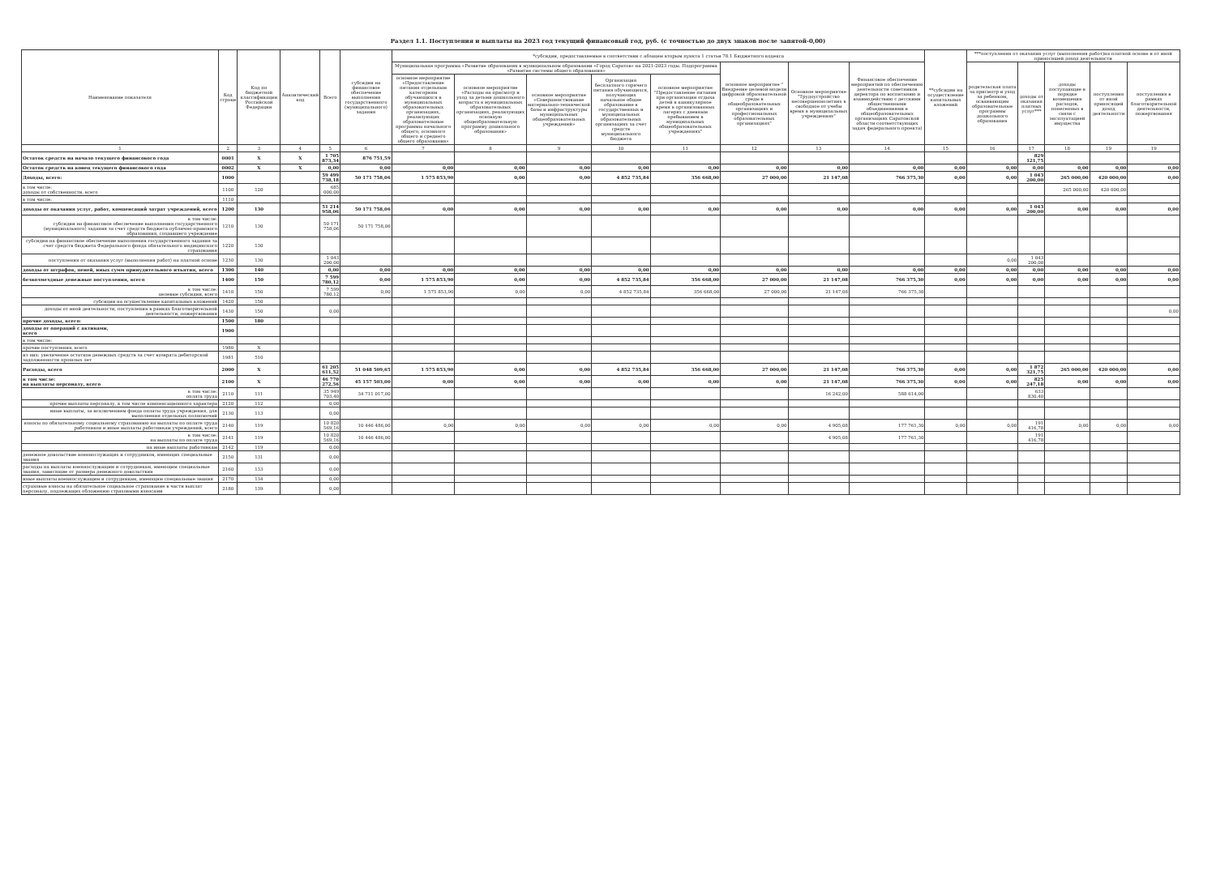Раздел 1.1. Поступления и выплаты на 2023 год текущий финансовый год, руб. (с точностью до двух знаков после запятой-0,00)
| Наименование показателя | Код строки | Код по бюджетной классификации Российской Федерации | Аналитический код | Всего | субсидии на финансовое обеспечение выполнения государственного (муниципального) задания | *субсидии, предоставляемые в соответствии с абзацем вторым пункта 1 статьи 78.1 Бюджетного кодекса | | | | | | | | **субсидии на осуществление капитальных вложений | ***поступления от оказания услуг (выполнения работ)на платной основе и от иной приносящей доход деятельности | | | | |
| --- | --- | --- | --- | --- | --- | --- | --- | --- | --- | --- | --- | --- | --- | --- | --- | --- | --- | --- | --- |
| | | | | | | Муниципальная программа «Развитие образования в муниципальном образовании «Город Саратов» на 2021-2023 годы. Подпрограмма «Развитие системы общего образования» | | | | | основное мероприятие " Внедрение целевой модели цифровой образовательной среды в общеобразовательных организациях и профессиональных образовательных организациях" | Основное мероприятие "Трудоустройство несовершеннолетних в свободное от учебы время в муниципальных учреждениях" | Финансовое обеспечение мероприятий по обеспечению деятельности советников директора по воспитанию и взаимодействию с детскими общественными объединениями в общеобразовательных организациях Саратовской области соответствующих задач федерального проекта) | | родительская плата за присмотр и уход за ребенком, осваивающим образовательные программы дошкольного образования | доходы от оказания платных услуг*** | доходы поступающие в порядке возмещения расходов, понесенных в связи с эксплуатацией имущества | поступления от иной приносящей доход деятельности | поступления в рамках благотворительной деятельности, пожертвования |
| | | | | | | основное мероприятие «Предоставление питания отдельным категориям обучающихся в муниципальных образовательных организациях, реализующих образовательные программы начального общего, основного общего и среднего общего образования» | основное мероприятие «Расходы на присмотр и уход за детьми дошкольного возраста в муниципальных образовательных организациях, реализующих основную общеобразовательную программу дошкольного образования» | основное мероприятие «Совершенствование материально-технической базы и инфраструктуры муниципальных общеобразовательных учреждений» | Организация бесплатного горячего питания обучающихся, получающих начальное общее образование в государственных и муниципальных образовательных организациях за счет средств муниципального бюджета | основное мероприятие "Предоставление питания при организации отдыха детей в каникулярное время в организованных лагерях с дневным пребыванием в муниципальных общеобразовательных учреждениях" | | | | | | | | | |
| 1 | 2 | 3 | 4 | 5 | 6 | 7 | 8 | 9 | 10 | 11 | 12 | 13 | 14 | 15 | 16 | 17 | 18 | 19 | 19 |
| Остаток средств на начало текущего финансового года | 0001 | X | X | 1 705 873,34 | 876 751,59 | | | | | | | | | | | 829 121,75 | | | |
| Остаток средств на конец текущего финансового года | 0002 | X | X | 0,00 | 0,00 | 0,00 | 0,00 | 0,00 | 0,00 | 0,00 | 0,00 | 0,00 | 0,00 | 0,00 | 0,00 | 0,00 | 0,00 | 0,00 | 0,00 |
| Доходы, всего: | 1000 | | | 59 499 738,18 | 50 171 758,06 | 1 575 853,90 | 0,00 | 0,00 | 4 852 735,84 | 356 668,00 | 27 000,00 | 21 147,08 | 766 375,30 | 0,00 | 0,00 | 1 043 200,00 | 265 000,00 | 420 000,00 | 0,00 |
| в том числе: доходы от собственности, всего | 1100 | 120 | | 685 000,00 | | | | | | | | | | | | | 265 000,00 | 420 000,00 | |
| в том числе: | 1110 | | | | | | | | | | | | | | | | | | |
| доходы от оказания услуг, работ, компенсаций затрат учреждений, всего | 1200 | 130 | | 51 214 958,06 | 50 171 758,06 | 0,00 | 0,00 | 0,00 | 0,00 | 0,00 | 0,00 | 0,00 | 0,00 | 0,00 | 0,00 | 1 043 200,00 | 0,00 | 0,00 | 0,00 |
| в том числе: субсидии на финансовое обеспечение выполнения государственного (муниципального) задания за счет средств бюджета публично-правового образования, создавшего учреждение | 1210 | 130 | | 50 171 758,06 | 50 171 758,06 | | | | | | | | | | | | | | |
| субсидии на финансовое обеспечение выполнения государственного задания за счет средств бюджета Федерального фонда обязательного медицинского страхования | 1220 | 130 | | | | | | | | | | | | | | | | | |
| поступления от оказания услуг (выполнения работ) на платной основе | 1230 | 130 | | 1 043 200,00 | | | | | | | | | | | 0,00 | 1 043 200,00 | | | |
| доходы от штрафов, пеней, иных сумм принудительного изъятия, всего | 1300 | 140 | | 0,00 | 0,00 | 0,00 | 0,00 | 0,00 | 0,00 | 0,00 | 0,00 | 0,00 | 0,00 | 0,00 | 0,00 | 0,00 | 0,00 | 0,00 | 0,00 |
| безвозмездные денежные поступления, всего | 1400 | 150 | | 7 599 780,12 | 0,00 | 1 575 853,90 | 0,00 | 0,00 | 4 852 735,84 | 356 668,00 | 27 000,00 | 21 147,08 | 766 375,30 | 0,00 | 0,00 | 0,00 | 0,00 | 0,00 | 0,00 |
| в том числе: целевые субсидии, всего | 1410 | 150 | | 7 599 780,12 | 0,00 | 1 575 853,90 | 0,00 | 0,00 | 4 852 735,84 | 356 668,00 | 27 000,00 | 21 147,08 | 766 375,30 | | | | | | |
| субсидии на осуществление капитальных вложений | 1420 | 150 | | | | | | | | | | | | | | | | | |
| доходы от иной деятельности, поступления в рамках благотворительной деятельности, пожертвования | 1430 | 150 | | 0,00 | | | | | | | | | | | | | | | 0,00 |
| прочие доходы, всего: | 1500 | 180 | | | | | | | | | | | | | | | | | |
| доходы от операций с активами, всего | 1900 | | | | | | | | | | | | | | | | | | |
| в том числе: | | | | | | | | | | | | | | | | | | | |
| прочие поступления, всего | 1980 | X | | | | | | | | | | | | | | | | | |
| из них: увеличение остатков денежных средств за счет возврата дебиторской задолженности прошлых лет | 1981 | 510 | | | | | | | | | | | | | | | | | |
| Расходы, всего | 2000 | X | | 61 205 611,52 | 51 048 509,65 | 1 575 853,90 | 0,00 | 0,00 | 4 852 735,84 | 356 668,00 | 27 000,00 | 21 147,08 | 766 375,30 | 0,00 | 0,00 | 1 872 321,75 | 265 000,00 | 420 000,00 | 0,00 |
| в том числе: на выплаты персоналу, всего | 2100 | X | | 46 770 272,56 | 45 157 503,00 | 0,00 | 0,00 | 0,00 | 0,00 | 0,00 | 0,00 | 21 147,08 | 766 375,30 | 0,00 | 0,00 | 825 247,18 | 0,00 | 0,00 | 0,00 |
| в том числе: оплата труда | 2110 | 111 | | 35 949 703,40 | 34 711 017,00 | | | | | | | 16 242,00 | 588 614,00 | | | 633 830,40 | | | |
| прочие выплаты персоналу, в том числе компенсационного характера | 2120 | 112 | | 0,00 | | | | | | | | | | | | | | | |
| иные выплаты, за исключением фонда оплаты труда учреждения, для выполнения отдельных полномочий | 2130 | 113 | | 0,00 | | | | | | | | | | | | | | | |
| взносы по обязательному социальному страхованию на выплаты по оплате труда работников и иные выплаты работникам учреждений, всего | 2140 | 119 | | 10 820 569,16 | 10 446 486,00 | 0,00 | 0,00 | 0,00 | 0,00 | 0,00 | 0,00 | 4 905,08 | 177 761,30 | 0,00 | 0,00 | 191 416,78 | 0,00 | 0,00 | 0,00 |
| в том числе: на выплаты по оплате труда | 2141 | 119 | | 10 820 569,16 | 10 446 486,00 | | | | | | | 4 905,08 | 177 761,30 | | | 191 416,78 | | | |
| на иные выплаты работникам | 2142 | 119 | | 0,00 | | | | | | | | | | | | | | | |
| денежное довольствие военнослужащих и сотрудников, имеющих специальные звания | 2150 | 131 | | 0,00 | | | | | | | | | | | | | | | |
| расходы на выплаты военнослужащим и сотрудникам, имеющим специальные звания, зависящие от размера денежного довольствия | 2160 | 133 | | 0,00 | | | | | | | | | | | | | | | |
| иные выплаты военнослужащим и сотрудникам, имеющим специальные звания | 2170 | 134 | | 0,00 | | | | | | | | | | | | | | | |
| страховые взносы на обязательное социальное страхование в части выплат персоналу, подлежащих обложению страховыми взносами | 2180 | 139 | | 0,00 | | | | | | | | | | | | | | | |